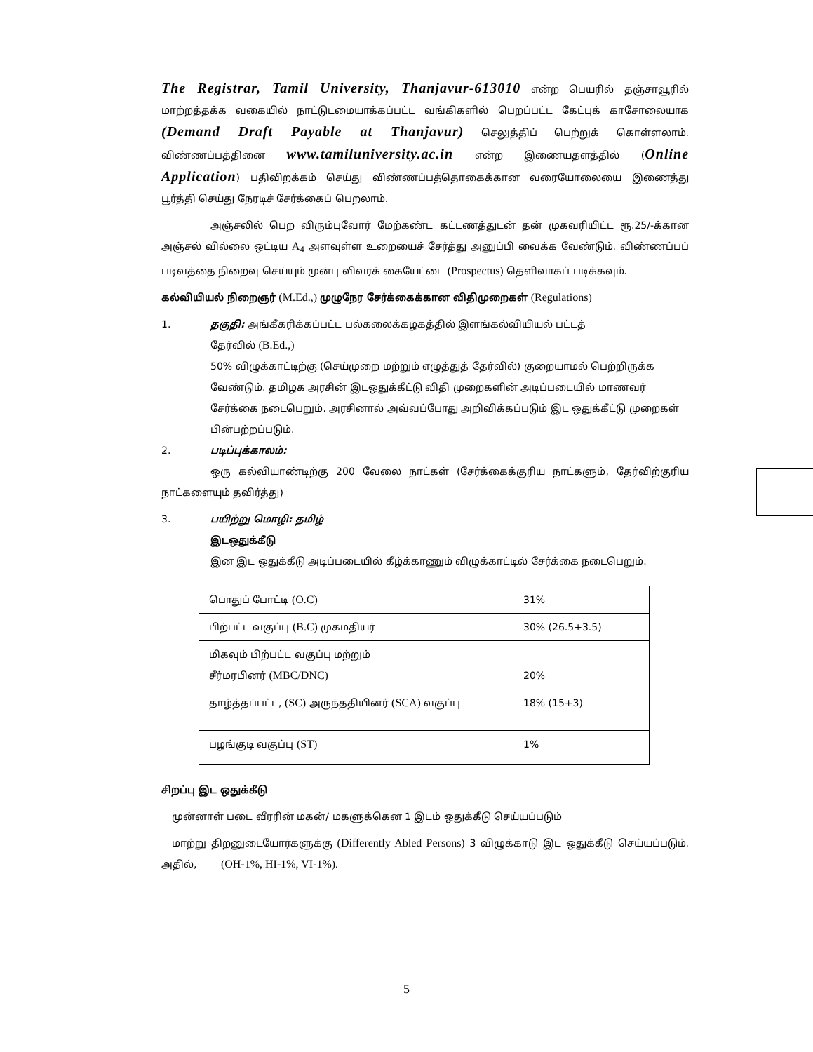The Registrar, Tamil University, Thanjavur-613010 என்ற பெயரில் தஞ்சாவூரில் மாற்றத்தக்க வகையில் நாட்டுடமையாக்கப்பட்ட வங்கிகளில் பெறப்பட்ட கேட்புக் காசோலையாக (Demand Draft Payable at Thanjavur) செலுத்திப் பெற்றுக் கொள்ளலாம். விண்ணப்பத்தினை www.tamiluniversity.ac.in என்ற இணையதளத்தில் (Online Application) பதிவிறக்கம் செய்து விண்ணப்பத்தொகைக்கான வரையோலையை இணைத்து பூர்த்தி செய்து நேரடிச் சேர்க்கைப் பெறலாம்.
அஞ்சலில் பெற விரும்புவோர் மேற்கண்ட கட்டணத்துடன் தன் முகவரியிட்ட ரூ.25/-க்கான அஞ்சல் வில்லை ஒட்டிய A<sub>4</sub> அளவுள்ள உறையைச் சேர்த்து அனுப்பி வைக்க வேண்டும். விண்ணப்பப் படிவத்தை நிறைவு செய்யும் முன்பு விவரக் கையேட்டை (Prospectus) தெளிவாகப் படிக்கவும்.
கல்வியியல் நிறைஞர் (M.Ed.,) முழுநேர சேர்க்கைக்கான விதிமுறைகள் (Regulations)
1. தகுதி: அங்கீகரிக்கப்பட்ட பல்கலைக்கழகத்தில் இளங்கல்வியியல் பட்டத்
தேர்வில் (B.Ed.,)
50% விழுக்காட்டிற்கு (செய்முறை மற்றும் எழுத்துத் தேர்வில்) குறையாமல் பெற்றிருக்க வேண்டும். தமிழக அரசின் இடஒதுக்கீட்டு விதி முறைகளின் அடிப்படையில் மாணவர் சேர்க்கை நடைபெறும். அரசினால் அவ்வப்போது அறிவிக்கப்படும் இட ஒதுக்கீட்டு முறைகள் பின்பற்றப்படும்.
2. படிப்புக்காலம்:
ஒரு கல்வியாண்டிற்கு 200 வேலை நாட்கள் (சேர்க்கைக்குரிய நாட்களும், தேர்விற்குரிய நாட்களையும் தவிர்த்து)
3. பயிற்று மொழி: தமிழ்
இடஒதுக்கீடு
இன இட ஒதுக்கீடு அடிப்படையில் கீழ்க்காணும் விழுக்காட்டில் சேர்க்கை நடைபெறும்.
| பொதுப் போட்டி (O.C) | 31% |
| பிற்பட்ட வகுப்பு (B.C) முகமதியர் | 30% (26.5+3.5) |
| மிகவும் பிற்பட்ட வகுப்பு மற்றும் சீர்மரபினர் (MBC/DNC) | 20% |
| தாழ்த்தப்பட்ட, (SC) அருந்ததியினர் (SCA) வகுப்பு | 18% (15+3) |
| பழங்குடி வகுப்பு (ST) | 1% |
சிறப்பு இட ஒதுக்கீடு
முன்னாள் படை வீரரின் மகன்/ மகளுக்கென 1 இடம் ஒதுக்கீடு செய்யப்படும்
மாற்று திறனுடையோர்களுக்கு (Differently Abled Persons) 3 விழுக்காடு இட ஒதுக்கீடு செய்யப்படும். அதில், (OH-1%, HI-1%, VI-1%).
5